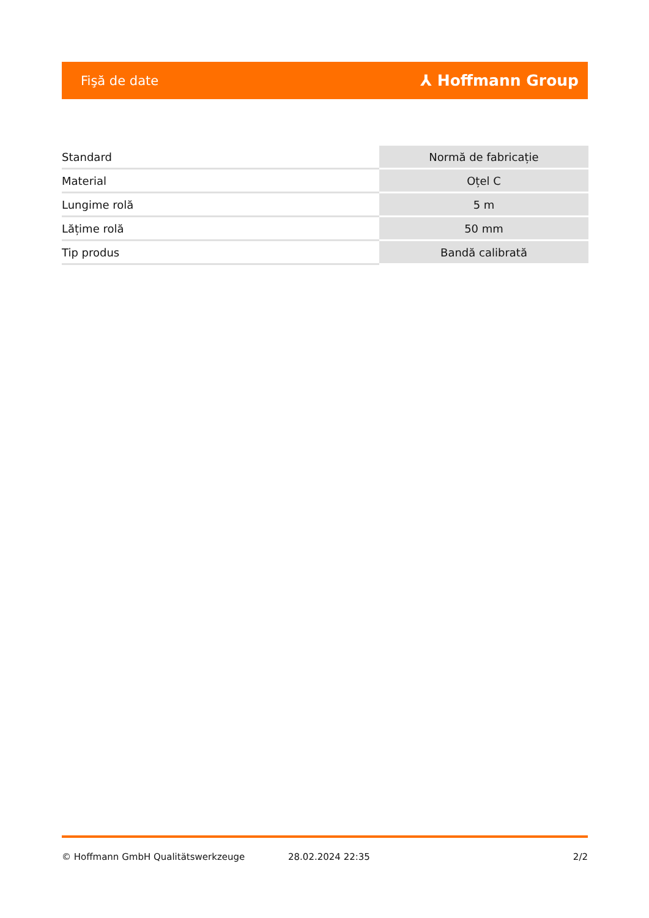Fişă de date ⅄ Hoffmann Group
| Standard | Normă de fabricație |
| Material | Oțel C |
| Lungime rolă | 5 m |
| Lățime rolă | 50 mm |
| Tip produs | Bandă calibrată |
© Hoffmann GmbH Qualitätswerkzeuge 28.02.2024 22:35 2/2